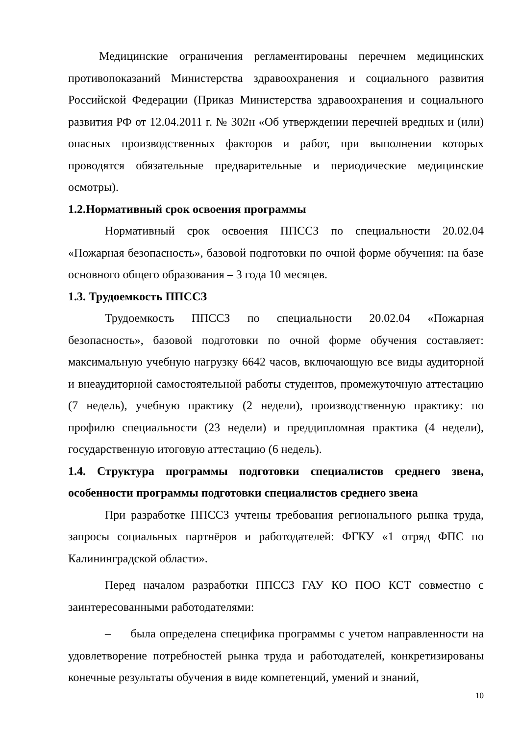Медицинские ограничения регламентированы перечнем медицинских противопоказаний Министерства здравоохранения и социального развития Российской Федерации (Приказ Министерства здравоохранения и социального развития РФ от 12.04.2011 г. № 302н «Об утверждении перечней вредных и (или) опасных производственных факторов и работ, при выполнении которых проводятся обязательные предварительные и периодические медицинские осмотры).
1.2.Нормативный срок освоения программы
Нормативный срок освоения ППССЗ по специальности 20.02.04 «Пожарная безопасность», базовой подготовки по очной форме обучения: на базе основного общего образования – 3 года 10 месяцев.
1.3. Трудоемкость ППССЗ
Трудоемкость ППССЗ по специальности 20.02.04 «Пожарная безопасность», базовой подготовки по очной форме обучения составляет: максимальную учебную нагрузку 6642 часов, включающую все виды аудиторной и внеаудиторной самостоятельной работы студентов, промежуточную аттестацию (7 недель), учебную практику (2 недели), производственную практику: по профилю специальности (23 недели) и преддипломная практика (4 недели), государственную итоговую аттестацию (6 недель).
1.4. Структура программы подготовки специалистов среднего звена, особенности программы подготовки специалистов среднего звена
При разработке ППССЗ учтены требования регионального рынка труда, запросы социальных партнёров и работодателей: ФГКУ «1 отряд ФПС по Калининградской области».
Перед началом разработки ППССЗ ГАУ КО ПОО КСТ совместно с заинтересованными работодателями:
– была определена специфика программы с учетом направленности на удовлетворение потребностей рынка труда и работодателей, конкретизированы конечные результаты обучения в виде компетенций, умений и знаний,
10